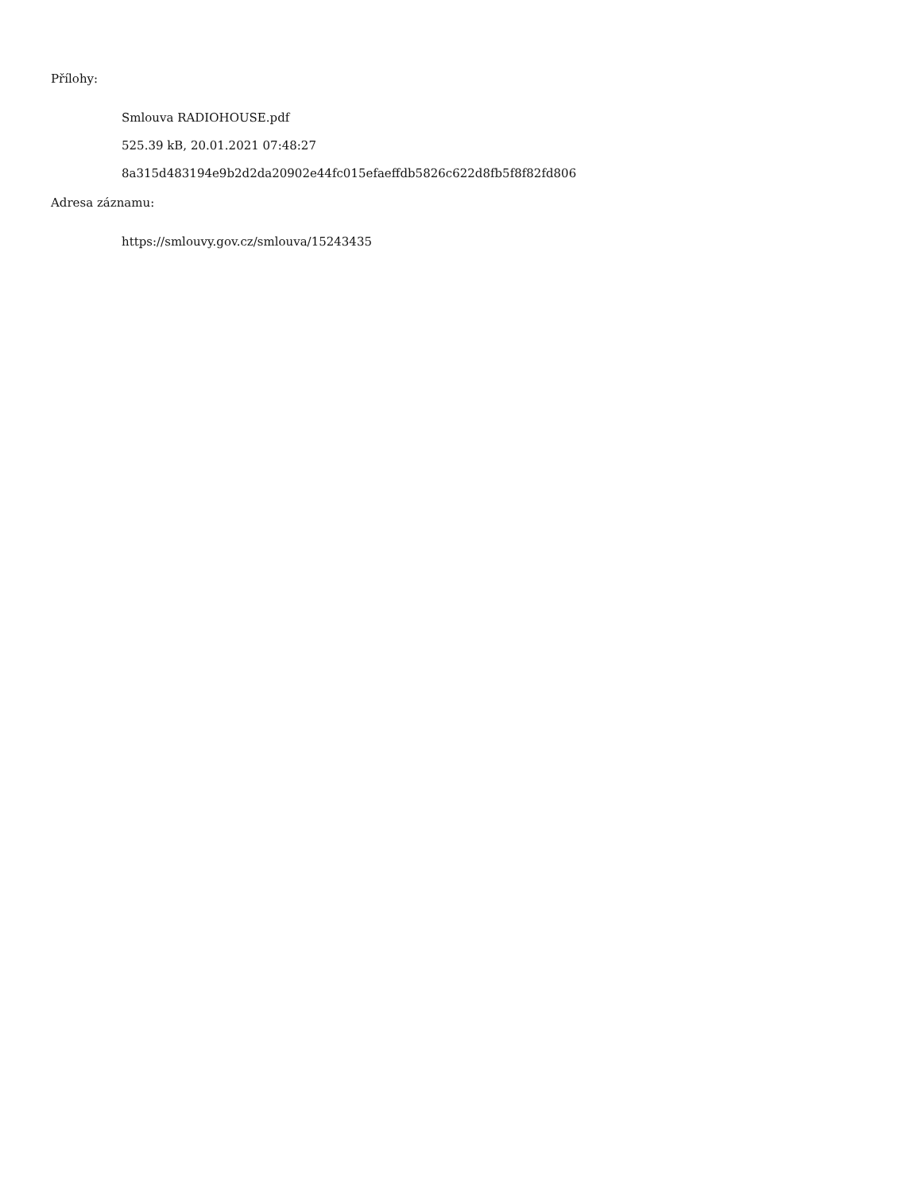Přílohy:
Smlouva RADIOHOUSE.pdf
525.39 kB, 20.01.2021 07:48:27
8a315d483194e9b2d2da20902e44fc015efaeffdb5826c622d8fb5f8f82fd806
Adresa záznamu:
https://smlouvy.gov.cz/smlouva/15243435